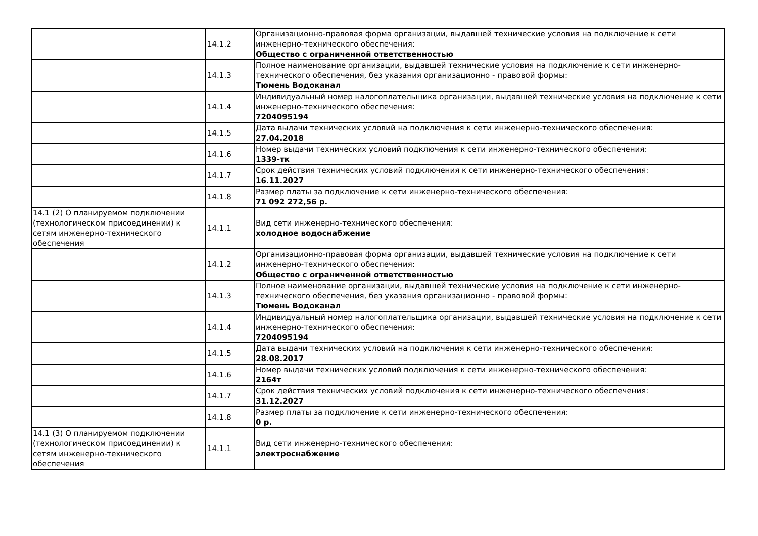| | 14.1.2 | Организационно-правовая форма организации, выдавшей технические условия на подключение к сети инженерно-технического обеспечения: Общество с ограниченной ответственностью |
| | 14.1.3 | Полное наименование организации, выдавшей технические условия на подключение к сети инженерно-технического обеспечения, без указания организационно - правовой формы: Тюмень Водоканал |
| | 14.1.4 | Индивидуальный номер налогоплательщика организации, выдавшей технические условия на подключение к сети инженерно-технического обеспечения: 7204095194 |
| | 14.1.5 | Дата выдачи технических условий на подключения к сети инженерно-технического обеспечения: 27.04.2018 |
| | 14.1.6 | Номер выдачи технических условий подключения к сети инженерно-технического обеспечения: 1339-тк |
| | 14.1.7 | Срок действия технических условий подключения к сети инженерно-технического обеспечения: 16.11.2027 |
| | 14.1.8 | Размер платы за подключение к сети инженерно-технического обеспечения: 71 092 272,56 р. |
| 14.1 (2) О планируемом подключении (технологическом присоединении) к сетям инженерно-технического обеспечения | 14.1.1 | Вид сети инженерно-технического обеспечения: холодное водоснабжение |
| | 14.1.2 | Организационно-правовая форма организации, выдавшей технические условия на подключение к сети инженерно-технического обеспечения: Общество с ограниченной ответственностью |
| | 14.1.3 | Полное наименование организации, выдавшей технические условия на подключение к сети инженерно-технического обеспечения, без указания организационно - правовой формы: Тюмень Водоканал |
| | 14.1.4 | Индивидуальный номер налогоплательщика организации, выдавшей технические условия на подключение к сети инженерно-технического обеспечения: 7204095194 |
| | 14.1.5 | Дата выдачи технических условий на подключения к сети инженерно-технического обеспечения: 28.08.2017 |
| | 14.1.6 | Номер выдачи технических условий подключения к сети инженерно-технического обеспечения: 2164т |
| | 14.1.7 | Срок действия технических условий подключения к сети инженерно-технического обеспечения: 31.12.2027 |
| | 14.1.8 | Размер платы за подключение к сети инженерно-технического обеспечения: 0 р. |
| 14.1 (3) О планируемом подключении (технологическом присоединении) к сетям инженерно-технического обеспечения | 14.1.1 | Вид сети инженерно-технического обеспечения: электроснабжение |